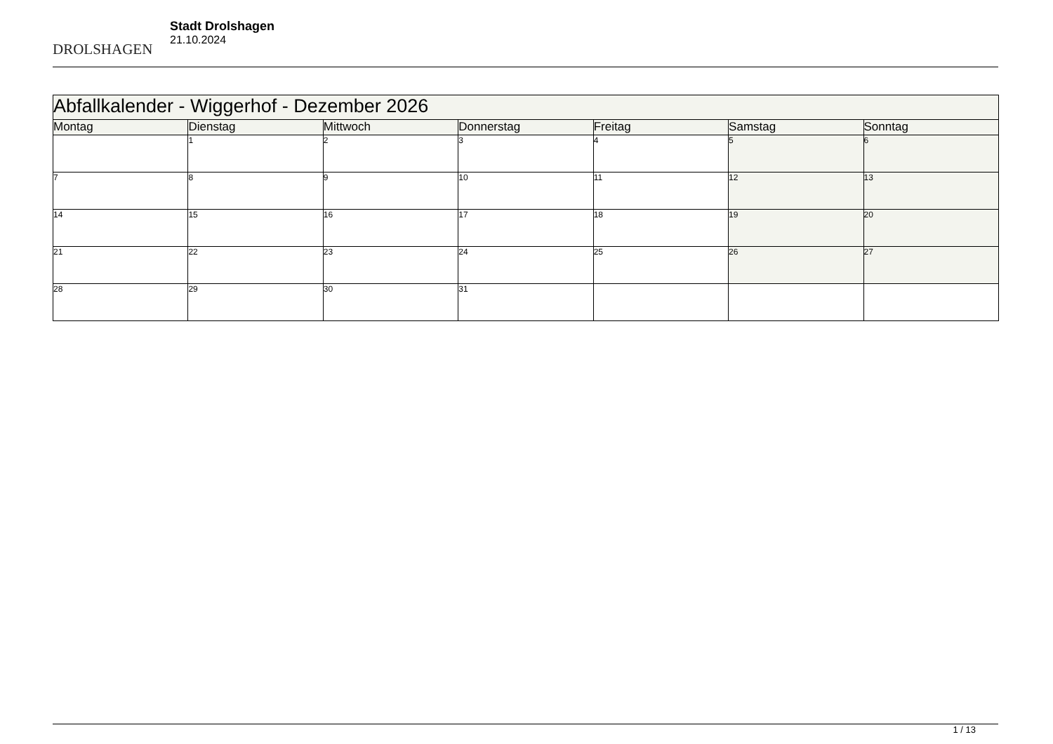DROLSHAGEN
Stadt Drolshagen
21.10.2024
| Abfallkalender - Wiggerhof - Dezember 2026 | | | | | | |
| Montag | Dienstag | Mittwoch | Donnerstag | Freitag | Samstag | Sonntag |
| | 1 | 2 | 3 | 4 | 5 | 6 |
| 7 | 8 | 9 | 10 | 11 | 12 | 13 |
| 14 | 15 | 16 | 17 | 18 | 19 | 20 |
| 21 | 22 | 23 | 24 | 25 | 26 | 27 |
| 28 | 29 | 30 | 31 | | | |
1 / 13